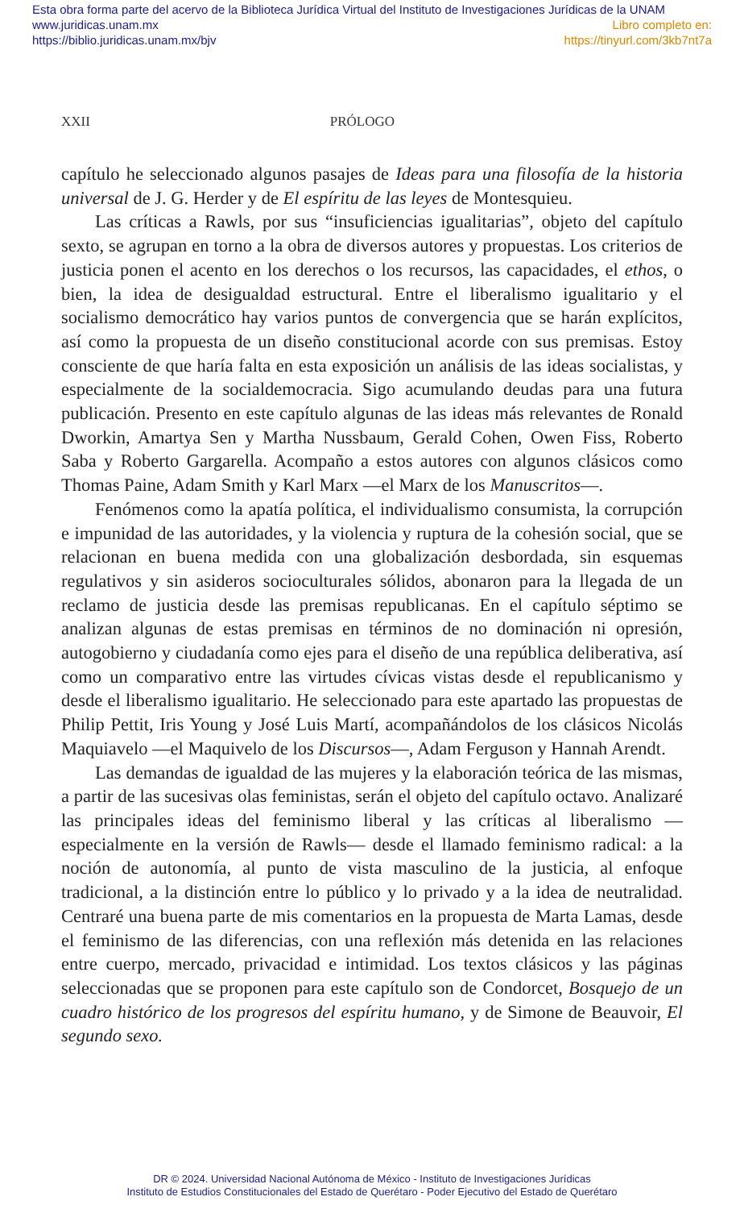Esta obra forma parte del acervo de la Biblioteca Jurídica Virtual del Instituto de Investigaciones Jurídicas de la UNAM
www.juridicas.unam.mx Libro completo en:
https://biblio.juridicas.unam.mx/bjv https://tinyurl.com/3kb7nt7a
XXII PRÓLOGO
capítulo he seleccionado algunos pasajes de Ideas para una filosofía de la historia universal de J. G. Herder y de El espíritu de las leyes de Montesquieu.
Las críticas a Rawls, por sus “insuficiencias igualitarias”, objeto del capítulo sexto, se agrupan en torno a la obra de diversos autores y propuestas. Los criterios de justicia ponen el acento en los derechos o los recursos, las capacidades, el ethos, o bien, la idea de desigualdad estructural. Entre el liberalismo igualitario y el socialismo democrático hay varios puntos de convergencia que se harán explícitos, así como la propuesta de un diseño constitucional acorde con sus premisas. Estoy consciente de que haría falta en esta exposición un análisis de las ideas socialistas, y especialmente de la socialdemocracia. Sigo acumulando deudas para una futura publicación. Presento en este capítulo algunas de las ideas más relevantes de Ronald Dworkin, Amartya Sen y Martha Nussbaum, Gerald Cohen, Owen Fiss, Roberto Saba y Roberto Gargarella. Acompaño a estos autores con algunos clásicos como Thomas Paine, Adam Smith y Karl Marx —el Marx de los Manuscritos—.
Fenómenos como la apatía política, el individualismo consumista, la corrupción e impunidad de las autoridades, y la violencia y ruptura de la cohesión social, que se relacionan en buena medida con una globalización desbordada, sin esquemas regulativos y sin asideros socioculturales sólidos, abonaron para la llegada de un reclamo de justicia desde las premisas republicanas. En el capítulo séptimo se analizan algunas de estas premisas en términos de no dominación ni opresión, autogobierno y ciudadanía como ejes para el diseño de una república deliberativa, así como un comparativo entre las virtudes cívicas vistas desde el republicanismo y desde el liberalismo igualitario. He seleccionado para este apartado las propuestas de Philip Pettit, Iris Young y José Luis Martí, acompañándolos de los clásicos Nicolás Maquiavelo —el Maquivelo de los Discursos—, Adam Ferguson y Hannah Arendt.
Las demandas de igualdad de las mujeres y la elaboración teórica de las mismas, a partir de las sucesivas olas feministas, serán el objeto del capítulo octavo. Analizaré las principales ideas del feminismo liberal y las críticas al liberalismo —especialmente en la versión de Rawls— desde el llamado feminismo radical: a la noción de autonomía, al punto de vista masculino de la justicia, al enfoque tradicional, a la distinción entre lo público y lo privado y a la idea de neutralidad. Centraré una buena parte de mis comentarios en la propuesta de Marta Lamas, desde el feminismo de las diferencias, con una reflexión más detenida en las relaciones entre cuerpo, mercado, privacidad e intimidad. Los textos clásicos y las páginas seleccionadas que se proponen para este capítulo son de Condorcet, Bosquejo de un cuadro histórico de los progresos del espíritu humano, y de Simone de Beauvoir, El segundo sexo.
DR © 2024. Universidad Nacional Autónoma de México - Instituto de Investigaciones Jurídicas
Instituto de Estudios Constitucionales del Estado de Querétaro - Poder Ejecutivo del Estado de Querétaro